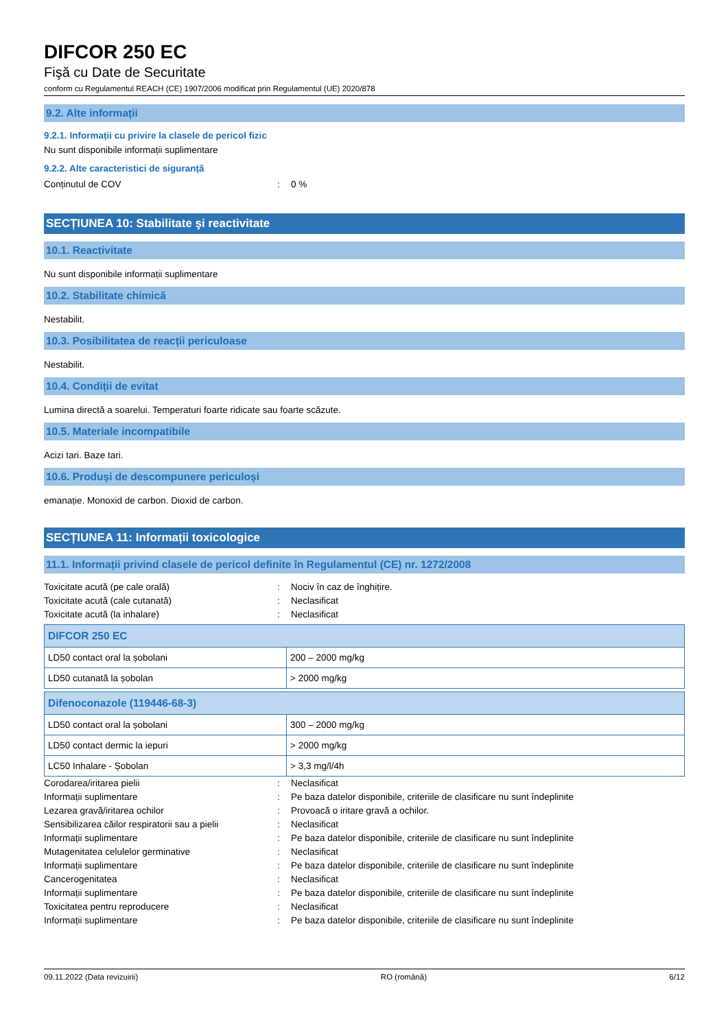DIFCOR 250 EC
Fişă cu Date de Securitate
conform cu Regulamentul REACH (CE) 1907/2006 modificat prin Regulamentul (UE) 2020/878
9.2. Alte informații
9.2.1. Informații cu privire la clasele de pericol fizic
Nu sunt disponibile informații suplimentare
9.2.2. Alte caracteristici de siguranță
Conținutul de COV: 0 %
SECȚIUNEA 10: Stabilitate şi reactivitate
10.1. Reactivitate
Nu sunt disponibile informații suplimentare
10.2. Stabilitate chimică
Nestabilit.
10.3. Posibilitatea de reacții periculoase
Nestabilit.
10.4. Condiții de evitat
Lumina directă a soarelui. Temperaturi foarte ridicate sau foarte scăzute.
10.5. Materiale incompatibile
Acizi tari. Baze tari.
10.6. Produși de descompunere periculoși
emanație. Monoxid de carbon. Dioxid de carbon.
SECȚIUNEA 11: Informații toxicologice
11.1. Informații privind clasele de pericol definite în Regulamentul (CE) nr. 1272/2008
Toxicitate acută (pe cale orală): Nociv în caz de înghițire.
Toxicitate acută (cale cutanată): Neclasificat
Toxicitate acută (la inhalare): Neclasificat
| DIFCOR 250 EC | |
| --- | --- |
| LD50 contact oral la șobolani | 200 – 2000 mg/kg |
| LD50 cutanată la șobolan | > 2000 mg/kg |
| Difenoconazole (119446-68-3) | |
| --- | --- |
| LD50 contact oral la șobolani | 300 – 2000 mg/kg |
| LD50 contact dermic la iepuri | > 2000 mg/kg |
| LC50 Inhalare - Șobolan | > 3,3 mg/l/4h |
Corodarea/iritarea pielii: Neclasificat
Informații suplimentare: Pe baza datelor disponibile, criteriile de clasificare nu sunt îndeplinite
Lezarea gravă/iritarea ochilor: Provoacă o iritare gravă a ochilor.
Sensibilizarea căilor respiratorii sau a pielii: Neclasificat
Informații suplimentare: Pe baza datelor disponibile, criteriile de clasificare nu sunt îndeplinite
Mutagenitatea celulelor germinative: Neclasificat
Informații suplimentare: Pe baza datelor disponibile, criteriile de clasificare nu sunt îndeplinite
Cancerogenitatea: Neclasificat
Informații suplimentare: Pe baza datelor disponibile, criteriile de clasificare nu sunt îndeplinite
Toxicitatea pentru reproducere: Neclasificat
Informații suplimentare: Pe baza datelor disponibile, criteriile de clasificare nu sunt îndeplinite
09.11.2022 (Data revizuirii) RO (română) 6/12